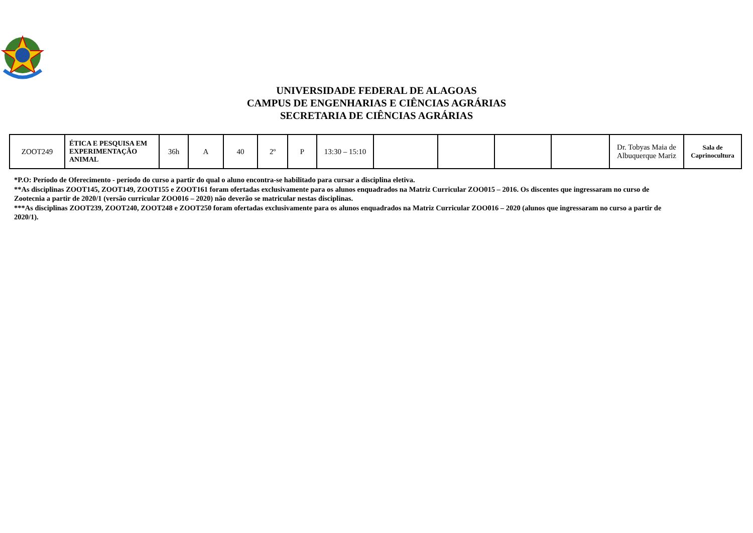UNIVERSIDADE FEDERAL DE ALAGOAS
CAMPUS DE ENGENHARIAS E CIÊNCIAS AGRÁRIAS
SECRETARIA DE CIÊNCIAS AGRÁRIAS
| ZOOT249 | ÉTICA E PESQUISA EM EXPERIMENTAÇÃO ANIMAL | 36h | A | 40 | 2º | P | 13:30 – 15:10 | | | | | Dr. Tobyas Maia de Albuquerque Mariz | Sala de Caprinocultura |
*P.O: Período de Oferecimento - período do curso a partir do qual o aluno encontra-se habilitado para cursar a disciplina eletiva.
**As disciplinas ZOOT145, ZOOT149, ZOOT155 e ZOOT161 foram ofertadas exclusivamente para os alunos enquadrados na Matriz Curricular ZOO015 – 2016. Os discentes que ingressaram no curso de Zootecnia a partir de 2020/1 (versão curricular ZOO016 – 2020) não deverão se matricular nestas disciplinas.
***As disciplinas ZOOT239, ZOOT240, ZOOT248 e ZOOT250 foram ofertadas exclusivamente para os alunos enquadrados na Matriz Curricular ZOO016 – 2020 (alunos que ingressaram no curso a partir de 2020/1).